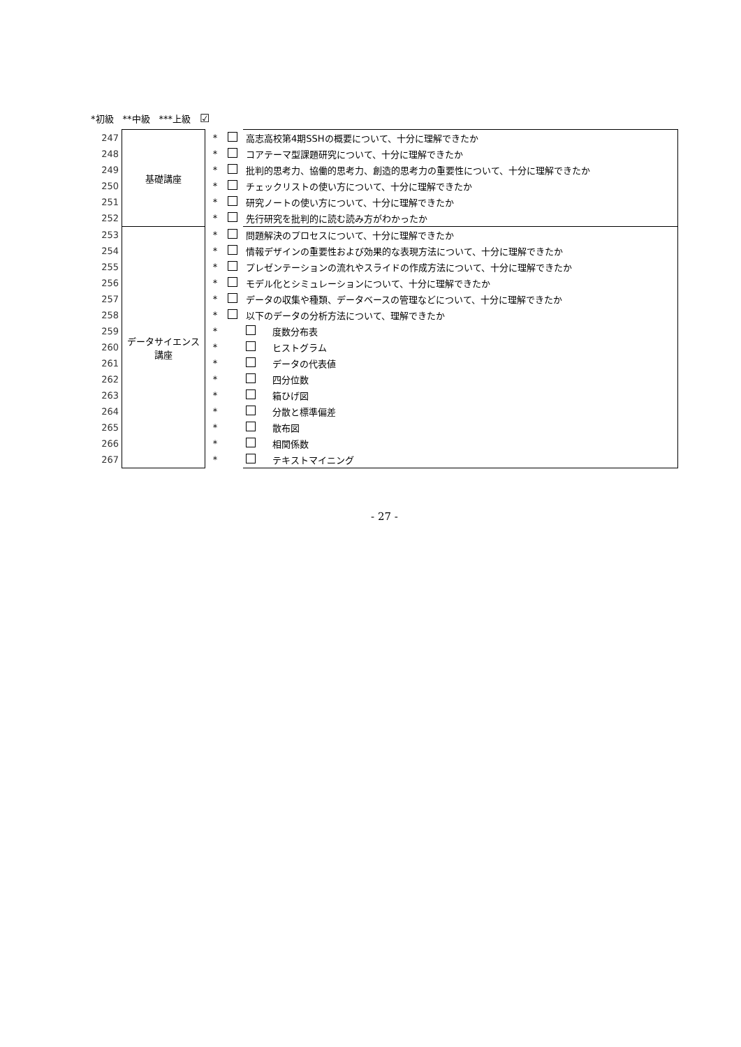*初級　**中級　***上級　☑
| 247 | 基礎講座 | * | | 高志高校第4期SSHの概要について、十分に理解できたか |
| 248 | | * | | コアテーマ型課題研究について、十分に理解できたか |
| 249 | | * | | 批判的思考力、協働的思考力、創造的思考力の重要性について、十分に理解できたか |
| 250 | | * | | チェックリストの使い方について、十分に理解できたか |
| 251 | | * | | 研究ノートの使い方について、十分に理解できたか |
| 252 | | * | | 先行研究を批判的に読む読み方がわかったか |
| 253 | データサイエンス講座 | * | | 問題解決のプロセスについて、十分に理解できたか |
| 254 | | * | | 情報デザインの重要性および効果的な表現方法について、十分に理解できたか |
| 255 | | * | | プレゼンテーションの流れやスライドの作成方法について、十分に理解できたか |
| 256 | | * | | モデル化とシミュレーションについて、十分に理解できたか |
| 257 | | * | | データの収集や種類、データベースの管理などについて、十分に理解できたか |
| 258 | | * | | 以下のデータの分析方法について、理解できたか |
| 259 | | * | | 度数分布表 |
| 260 | | * | | ヒストグラム |
| 261 | | * | | データの代表値 |
| 262 | | * | | 四分位数 |
| 263 | | * | | 箱ひげ図 |
| 264 | | * | | 分散と標準偏差 |
| 265 | | * | | 散布図 |
| 266 | | * | | 相関係数 |
| 267 | | * | | テキストマイニング |
- 27 -